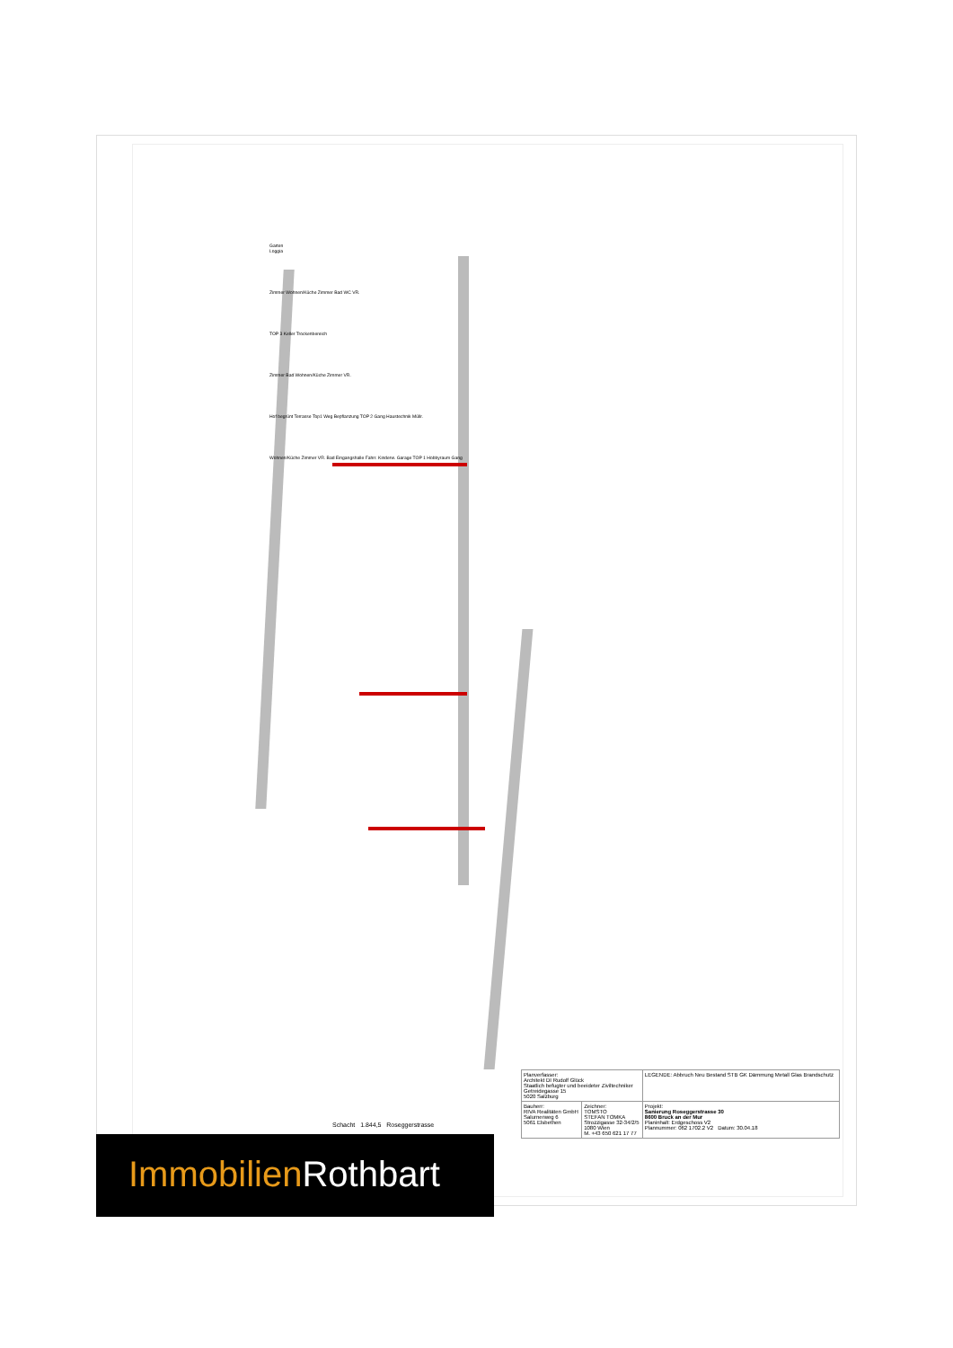Garten
Loggia
Zimmer Wohnen/Küche Zimmer Bad WC VR.
TOP 3 Keller Trockenbereich
Zimmer Bad Wohnen/Küche Zimmer VR.
Hof begrünt Terrasse Top1 Weg Bepflanzung TOP 2 Gang Haustechnik Müllr.
Wohnen/Küche Zimmer VR. Bad Eingangshalle Fahrr. Kinderw. Garage TOP 1 Hobbyraum Gang
Schacht 1.844,5 Roseggerstrasse
| Planverfasser: Architekt DI Rudolf Glück Staatlich befugter und beeideter Ziviltechniker Getreidegasse 15 5020 Salzburg | | LEGENDE: Abbruch Neu Bestand STB GK Dämmung Metall Glas Brandschutz |
| Bauherr: RIVA Realitäten GmbH Salurnerweg 6 5061 Elsbethen | Zeichner: TOMSTO STEFAN TOMKA Strozzigasse 32-34/2/5 1080 Wien M. +43 650 621 17 77 | Projekt: Sanierung Roseggerstrasse 30 8600 Bruck an der Mur Planinhalt: Erdgeschoss V2 Plannummer: 062 1702.2 V2 Datum: 30.04.18 |
Immobilien Rothbart